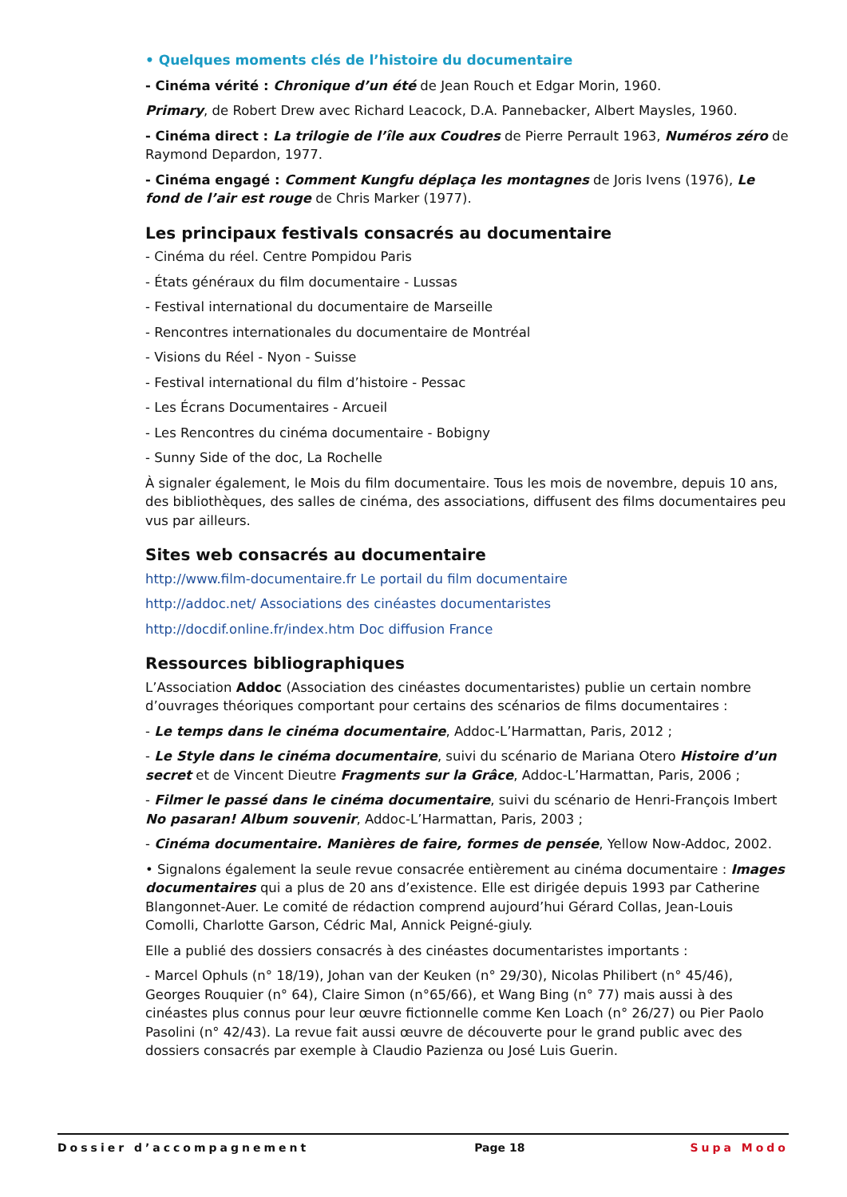• Quelques moments clés de l’histoire du documentaire
- Cinéma vérité : Chronique d’un été de Jean Rouch et Edgar Morin, 1960.
Primary, de Robert Drew avec Richard Leacock, D.A. Pannebacker, Albert Maysles, 1960.
- Cinéma direct : La trilogie de l’île aux Coudres de Pierre Perrault 1963, Numéros zéro de Raymond Depardon, 1977.
- Cinéma engagé : Comment Kungfu déplaça les montagnes de Joris Ivens (1976), Le fond de l’air est rouge de Chris Marker (1977).
Les principaux festivals consacrés au documentaire
- Cinéma du réel. Centre Pompidou Paris
- États généraux du film documentaire - Lussas
- Festival international du documentaire de Marseille
- Rencontres internationales du documentaire de Montréal
- Visions du Réel - Nyon - Suisse
- Festival international du film d’histoire - Pessac
- Les Écrans Documentaires - Arcueil
- Les Rencontres du cinéma documentaire - Bobigny
- Sunny Side of the doc, La Rochelle
À signaler également, le Mois du film documentaire. Tous les mois de novembre, depuis 10 ans, des bibliothèques, des salles de cinéma, des associations, diffusent des films documentaires peu vus par ailleurs.
Sites web consacrés au documentaire
http://www.film-documentaire.fr Le portail du film documentaire
http://addoc.net/ Associations des cinéastes documentaristes
http://docdif.online.fr/index.htm Doc diffusion France
Ressources bibliographiques
L’Association Addoc (Association des cinéastes documentaristes) publie un certain nombre d’ouvrages théoriques comportant pour certains des scénarios de films documentaires :
- Le temps dans le cinéma documentaire, Addoc-L’Harmattan, Paris, 2012 ;
- Le Style dans le cinéma documentaire, suivi du scénario de Mariana Otero Histoire d’un secret et de Vincent Dieutre Fragments sur la Grâce, Addoc-L’Harmattan, Paris, 2006 ;
- Filmer le passé dans le cinéma documentaire, suivi du scénario de Henri-François Imbert No pasaran! Album souvenir, Addoc-L’Harmattan, Paris, 2003 ;
- Cinéma documentaire. Manières de faire, formes de pensée, Yellow Now-Addoc, 2002.
• Signalons également la seule revue consacrée entièrement au cinéma documentaire : Images documentaires qui a plus de 20 ans d’existence. Elle est dirigée depuis 1993 par Catherine Blangonnet-Auer. Le comité de rédaction comprend aujourd’hui Gérard Collas, Jean-Louis Comolli, Charlotte Garson, Cédric Mal, Annick Peigné-giuly.
Elle a publié des dossiers consacrés à des cinéastes documentaristes importants :
- Marcel Ophuls (n° 18/19), Johan van der Keuken (n° 29/30), Nicolas Philibert (n° 45/46), Georges Rouquier (n° 64), Claire Simon (n°65/66), et Wang Bing (n° 77) mais aussi à des cinéastes plus connus pour leur œuvre fictionnelle comme Ken Loach (n° 26/27) ou Pier Paolo Pasolini (n° 42/43). La revue fait aussi œuvre de découverte pour le grand public avec des dossiers consacrés par exemple à Claudio Pazienza ou José Luis Guerin.
Dossier d’accompagnement Page 18 Supa Modo